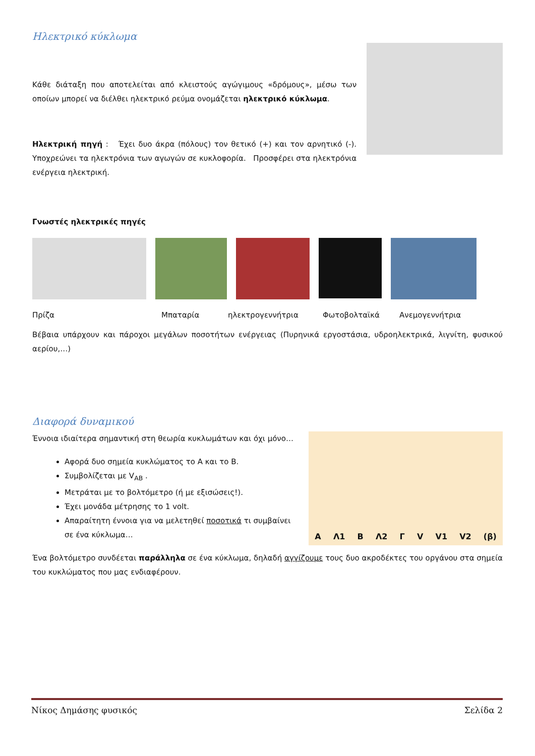Ηλεκτρικό κύκλωμα
Κάθε διάταξη που αποτελείται από κλειστούς αγώγιμους «δρόμους», μέσω των οποίων μπορεί να διέλθει ηλεκτρικό ρεύμα ονομάζεται ηλεκτρικό κύκλωμα.
Ηλεκτρική πηγή : Έχει δυο άκρα (πόλους) τον θετικό (+) και τον αρνητικό (-). Υποχρεώνει τα ηλεκτρόνια των αγωγών σε κυκλοφορία. Προσφέρει στα ηλεκτρόνια ενέργεια ηλεκτρική.
Γνωστές ηλεκτρικές πηγές
Πρίζα Μπαταρία ηλεκτρογεννήτρια Φωτοβολταϊκά Ανεμογεννήτρια
Βέβαια υπάρχουν και πάροχοι μεγάλων ποσοτήτων ενέργειας (Πυρηνικά εργοστάσια, υδροηλεκτρικά, λιγνίτη, φυσικού αερίου,…)
Διαφορά δυναμικού
Έννοια ιδιαίτερα σημαντική στη θεωρία κυκλωμάτων και όχι μόνο…
Αφορά δυο σημεία κυκλώματος το Α και το Β.
Συμβολίζεται με V<sub>AB</sub> .
Μετράται με το βολτόμετρο (ή με εξισώσεις!).
Έχει μονάδα μέτρησης το 1 volt.
Απαραίτητη έννοια για να μελετηθεί ποσοτικά τι συμβαίνει σε ένα κύκλωμα…
A Λ1 B Λ2 Γ V V1 V2 (β)
Ένα βολτόμετρο συνδέεται παράλληλα σε ένα κύκλωμα, δηλαδή αγγίζουμε τους δυο ακροδέκτες του οργάνου στα σημεία του κυκλώματος που μας ενδιαφέρουν.
Νίκος Δημάσης φυσικός Σελίδα 2